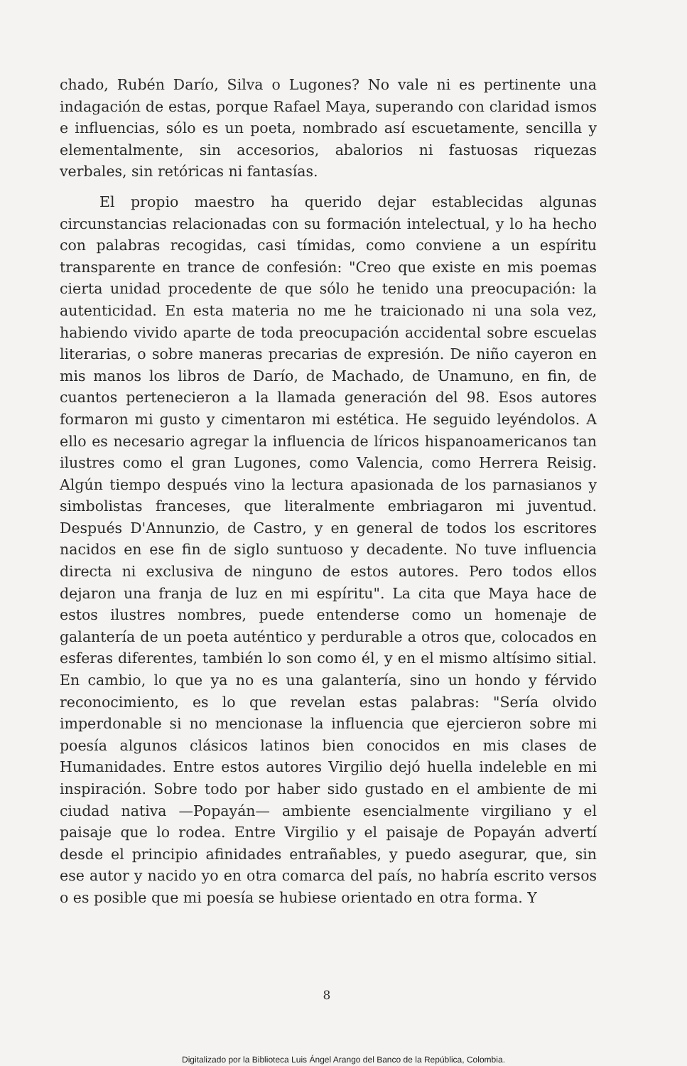chado, Rubén Darío, Silva o Lugones? No vale ni es pertinente una indagación de estas, porque Rafael Maya, superando con claridad ismos e influencias, sólo es un poeta, nombrado así escuetamente, sencilla y elementalmente, sin accesorios, abalorios ni fastuosas riquezas verbales, sin retóricas ni fantasías.
El propio maestro ha querido dejar establecidas algunas circunstancias relacionadas con su formación intelectual, y lo ha hecho con palabras recogidas, casi tímidas, como conviene a un espíritu transparente en trance de confesión: "Creo que existe en mis poemas cierta unidad procedente de que sólo he tenido una preocupación: la autenticidad. En esta materia no me he traicionado ni una sola vez, habiendo vivido aparte de toda preocupación accidental sobre escuelas literarias, o sobre maneras precarias de expresión. De niño cayeron en mis manos los libros de Darío, de Machado, de Unamuno, en fin, de cuantos pertenecieron a la llamada generación del 98. Esos autores formaron mi gusto y cimentaron mi estética. He seguido leyéndolos. A ello es necesario agregar la influencia de líricos hispanoamericanos tan ilustres como el gran Lugones, como Valencia, como Herrera Reisig. Algún tiempo después vino la lectura apasionada de los parnasianos y simbolistas franceses, que literalmente embriagaron mi juventud. Después D'Annunzio, de Castro, y en general de todos los escritores nacidos en ese fin de siglo suntuoso y decadente. No tuve influencia directa ni exclusiva de ninguno de estos autores. Pero todos ellos dejaron una franja de luz en mi espíritu". La cita que Maya hace de estos ilustres nombres, puede entenderse como un homenaje de galantería de un poeta auténtico y perdurable a otros que, colocados en esferas diferentes, también lo son como él, y en el mismo altísimo sitial. En cambio, lo que ya no es una galantería, sino un hondo y férvido reconocimiento, es lo que revelan estas palabras: "Sería olvido imperdonable si no mencionase la influencia que ejercieron sobre mi poesía algunos clásicos latinos bien conocidos en mis clases de Humanidades. Entre estos autores Virgilio dejó huella indeleble en mi inspiración. Sobre todo por haber sido gustado en el ambiente de mi ciudad nativa —Popayán— ambiente esencialmente virgiliano y el paisaje que lo rodea. Entre Virgilio y el paisaje de Popayán advertí desde el principio afinidades entrañables, y puedo asegurar, que, sin ese autor y nacido yo en otra comarca del país, no habría escrito versos o es posible que mi poesía se hubiese orientado en otra forma. Y
8
Digitalizado por la Biblioteca Luis Ángel Arango del Banco de la República, Colombia.